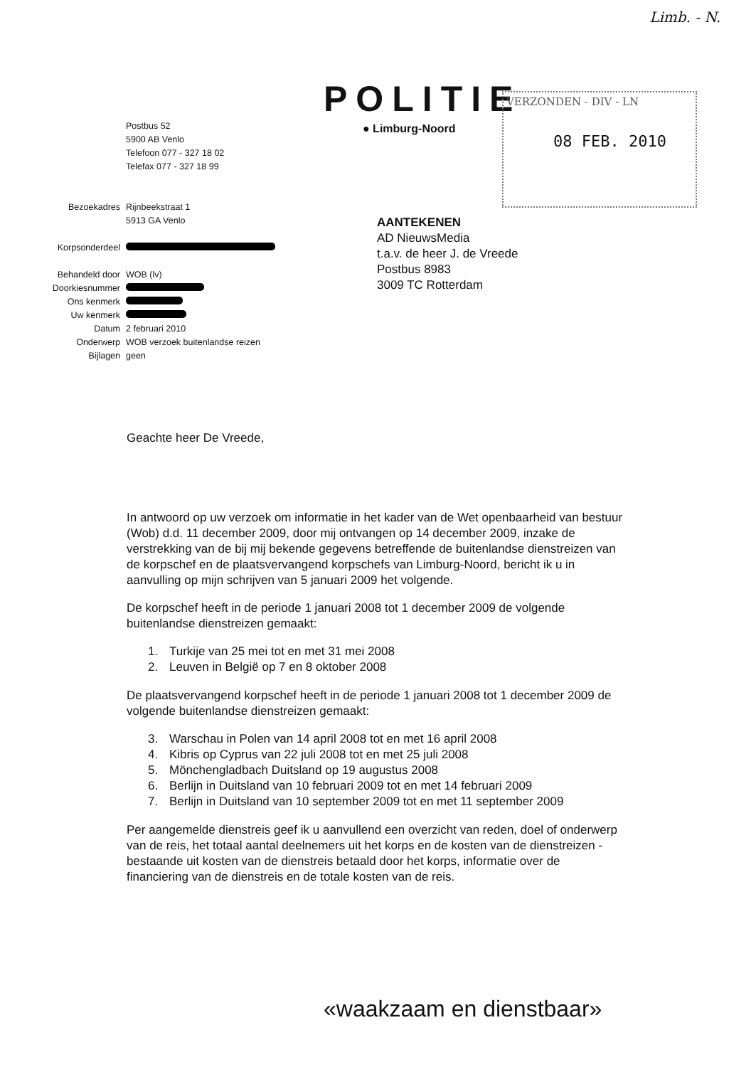Limb. - N.
POLITIE
● Limburg-Noord
VERZONDEN - DIV - LN
08 FEB. 2010
| | Postbus 52 5900 AB Venlo Telefoon 077 - 327 18 02 Telefax 077 - 327 18 99 |
| Bezoekadres | Rijnbeekstraat 1 5913 GA Venlo |
| Korpsonderdeel | |
| Behandeld door | WOB (lv) |
| Doorkiesnummer | |
| Ons kenmerk | |
| Uw kenmerk | |
| Datum | 2 februari 2010 |
| Onderwerp | WOB verzoek buitenlandse reizen |
| Bijlagen | geen |
AANTEKENEN
AD NieuwsMedia
t.a.v. de heer J. de Vreede
Postbus 8983
3009 TC Rotterdam
Geachte heer De Vreede,
In antwoord op uw verzoek om informatie in het kader van de Wet openbaarheid van bestuur (Wob) d.d. 11 december 2009, door mij ontvangen op 14 december 2009, inzake de verstrekking van de bij mij bekende gegevens betreffende de buitenlandse dienstreizen van de korpschef en de plaatsvervangend korpschefs van Limburg-Noord, bericht ik u in aanvulling op mijn schrijven van 5 januari 2009 het volgende.
De korpschef heeft in de periode 1 januari 2008 tot 1 december 2009 de volgende buitenlandse dienstreizen gemaakt:
1. Turkije van 25 mei tot en met 31 mei 2008
2. Leuven in België op 7 en 8 oktober 2008
De plaatsvervangend korpschef heeft in de periode 1 januari 2008 tot 1 december 2009 de volgende buitenlandse dienstreizen gemaakt:
3. Warschau in Polen van 14 april 2008 tot en met 16 april 2008
4. Kibris op Cyprus van 22 juli 2008 tot en met 25 juli 2008
5. Mönchengladbach Duitsland op 19 augustus 2008
6. Berlijn in Duitsland van 10 februari 2009 tot en met 14 februari 2009
7. Berlijn in Duitsland van 10 september 2009 tot en met 11 september 2009
Per aangemelde dienstreis geef ik u aanvullend een overzicht van reden, doel of onderwerp van de reis, het totaal aantal deelnemers uit het korps en de kosten van de dienstreizen - bestaande uit kosten van de dienstreis betaald door het korps, informatie over de financiering van de dienstreis en de totale kosten van de reis.
«waakzaam en dienstbaar»